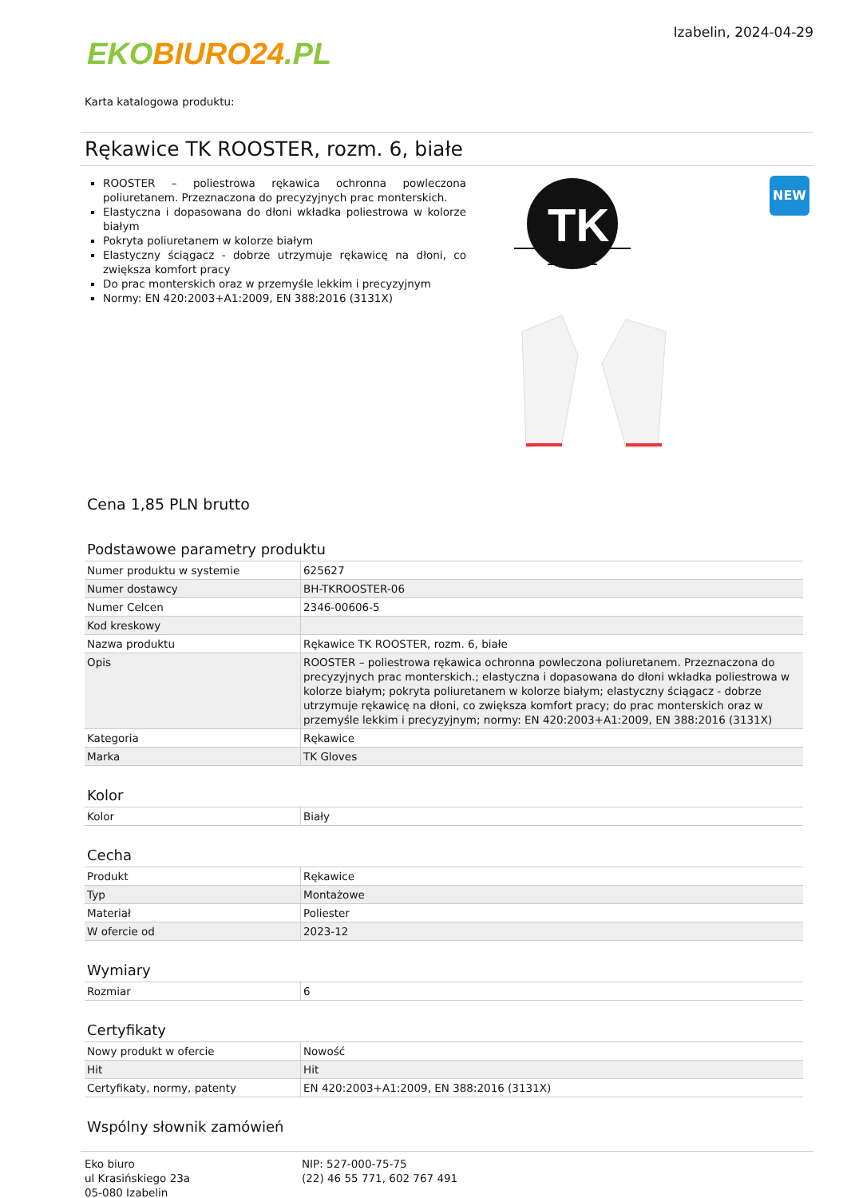EKO BIURO24.PL
Izabelin, 2024-04-29
Karta katalogowa produktu:
Rękawice TK ROOSTER, rozm. 6, białe
ROOSTER – poliestrowa rękawica ochronna powleczona poliuretanem. Przeznaczona do precyzyjnych prac monterskich.
Elastyczna i dopasowana do dłoni wkładka poliestrowa w kolorze białym
Pokryta poliuretanem w kolorze białym
Elastyczny ściągacz - dobrze utrzymuje rękawicę na dłoni, co zwiększa komfort pracy
Do prac monterskich oraz w przemyśle lekkim i precyzyjnym
Normy: EN 420:2003+A1:2009, EN 388:2016 (3131X)
TK
NEW
Cena 1,85 PLN brutto
Podstawowe parametry produktu
| Numer produktu w systemie | 625627 |
| Numer dostawcy | BH-TKROOSTER-06 |
| Numer Celcen | 2346-00606-5 |
| Kod kreskowy | |
| Nazwa produktu | Rękawice TK ROOSTER, rozm. 6, białe |
| Opis | ROOSTER – poliestrowa rękawica ochronna powleczona poliuretanem. Przeznaczona do precyzyjnych prac monterskich.; elastyczna i dopasowana do dłoni wkładka poliestrowa w kolorze białym; pokryta poliuretanem w kolorze białym; elastyczny ściągacz - dobrze utrzymuje rękawicę na dłoni, co zwiększa komfort pracy; do prac monterskich oraz w przemyśle lekkim i precyzyjnym; normy: EN 420:2003+A1:2009, EN 388:2016 (3131X) |
| Kategoria | Rękawice |
| Marka | TK Gloves |
Kolor
| Kolor | Biały |
Cecha
| Produkt | Rękawice |
| Typ | Montażowe |
| Materiał | Poliester |
| W ofercie od | 2023-12 |
Wymiary
| Rozmiar | 6 |
Certyfikaty
| Nowy produkt w ofercie | Nowość |
| Hit | Hit |
| Certyfikaty, normy, patenty | EN 420:2003+A1:2009, EN 388:2016 (3131X) |
Wspólny słownik zamówień
Eko biuro
ul Krasińskiego 23a
05-080 Izabelin
NIP: 527-000-75-75
(22) 46 55 771, 602 767 491